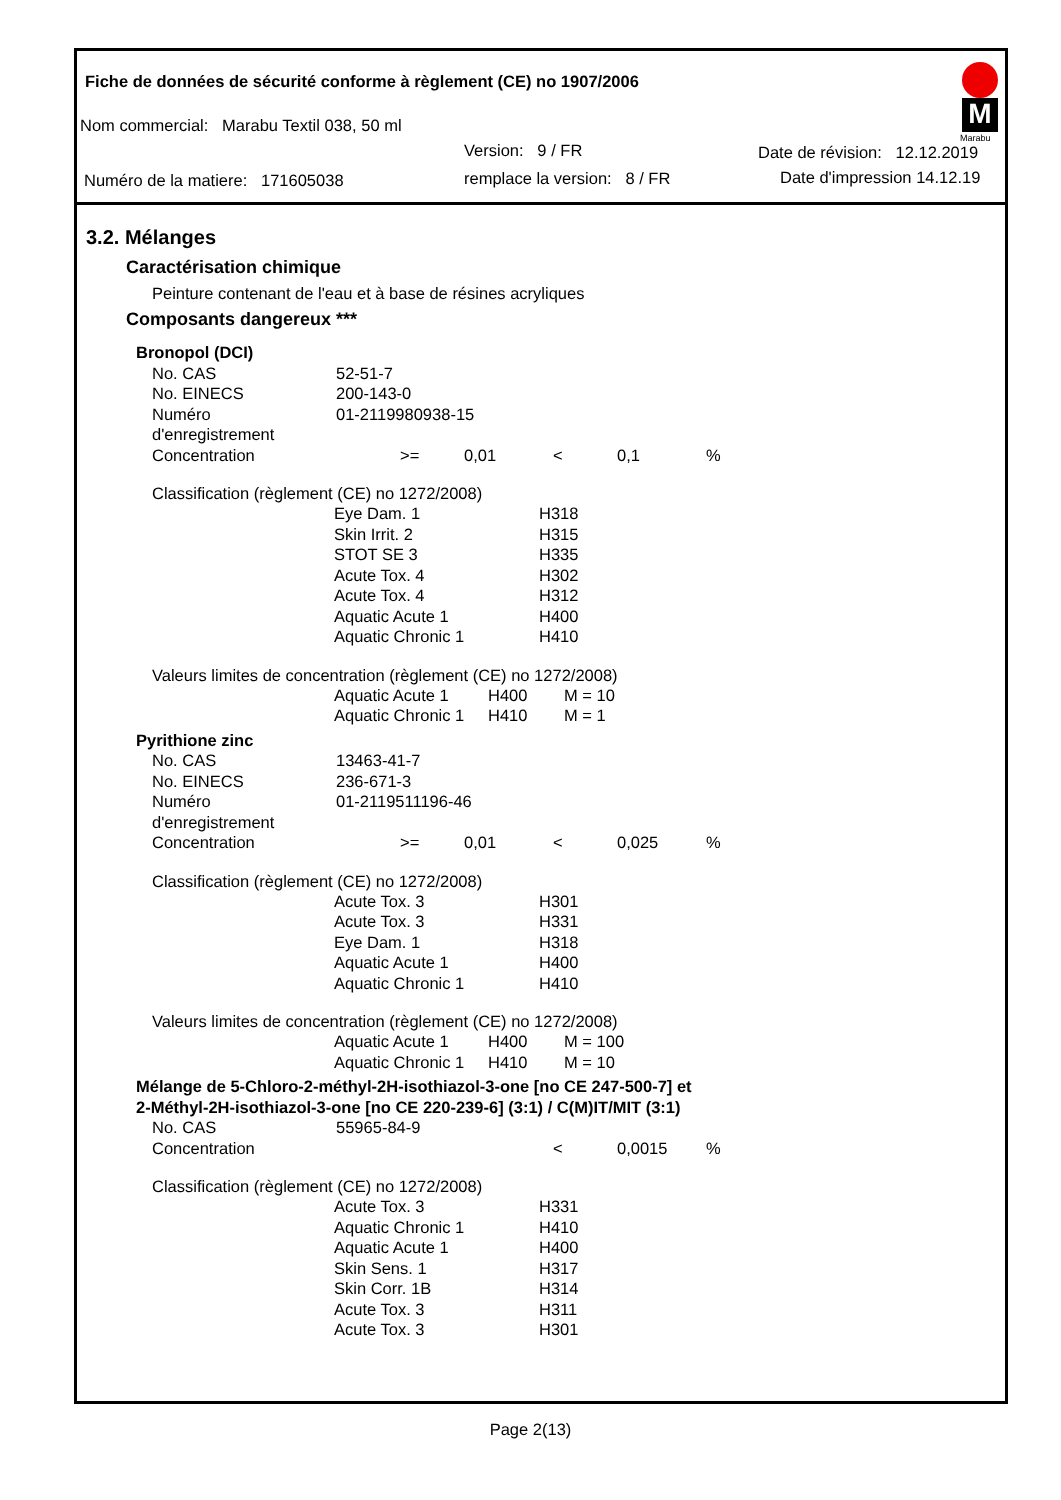Fiche de données de sécurité conforme à règlement (CE) no 1907/2006
M
Marabu
Nom commercial: Marabu Textil 038, 50 ml
Version: 9 / FR Date de révision: 12.12.2019
Numéro de la matiere: 171605038
remplace la version: 8 / FR Date d'impression 14.12.19
3.2. Mélanges
Caractérisation chimique
Peinture contenant de l'eau et à base de résines acryliques
Composants dangereux ***
Bronopol (DCI)
| No. CAS | 52-51-7 | | | | | |
| No. EINECS | 200-143-0 | | | | | |
| Numéro d'enregistrement | 01-2119980938-15 | | | | | |
| Concentration | | >= | 0,01 | < | 0,1 | % |
Classification (règlement (CE) no 1272/2008)
| Eye Dam. 1 | H318 |
| Skin Irrit. 2 | H315 |
| STOT SE 3 | H335 |
| Acute Tox. 4 | H302 |
| Acute Tox. 4 | H312 |
| Aquatic Acute 1 | H400 |
| Aquatic Chronic 1 | H410 |
Valeurs limites de concentration (règlement (CE) no 1272/2008)
| Aquatic Acute 1 | H400 | M = 10 |
| Aquatic Chronic 1 | H410 | M = 1 |
Pyrithione zinc
| No. CAS | 13463-41-7 | | | | | |
| No. EINECS | 236-671-3 | | | | | |
| Numéro d'enregistrement | 01-2119511196-46 | | | | | |
| Concentration | | >= | 0,01 | < | 0,025 | % |
Classification (règlement (CE) no 1272/2008)
| Acute Tox. 3 | H301 |
| Acute Tox. 3 | H331 |
| Eye Dam. 1 | H318 |
| Aquatic Acute 1 | H400 |
| Aquatic Chronic 1 | H410 |
Valeurs limites de concentration (règlement (CE) no 1272/2008)
| Aquatic Acute 1 | H400 | M = 100 |
| Aquatic Chronic 1 | H410 | M = 10 |
Mélange de 5-Chloro-2-méthyl-2H-isothiazol-3-one [no CE 247-500-7] et
2-Méthyl-2H-isothiazol-3-one [no CE 220-239-6] (3:1) / C(M)IT/MIT (3:1)
| No. CAS | 55965-84-9 | | | | | |
| Concentration | | | | < | 0,0015 | % |
Classification (règlement (CE) no 1272/2008)
| Acute Tox. 3 | H331 |
| Aquatic Chronic 1 | H410 |
| Aquatic Acute 1 | H400 |
| Skin Sens. 1 | H317 |
| Skin Corr. 1B | H314 |
| Acute Tox. 3 | H311 |
| Acute Tox. 3 | H301 |
Page 2(13)